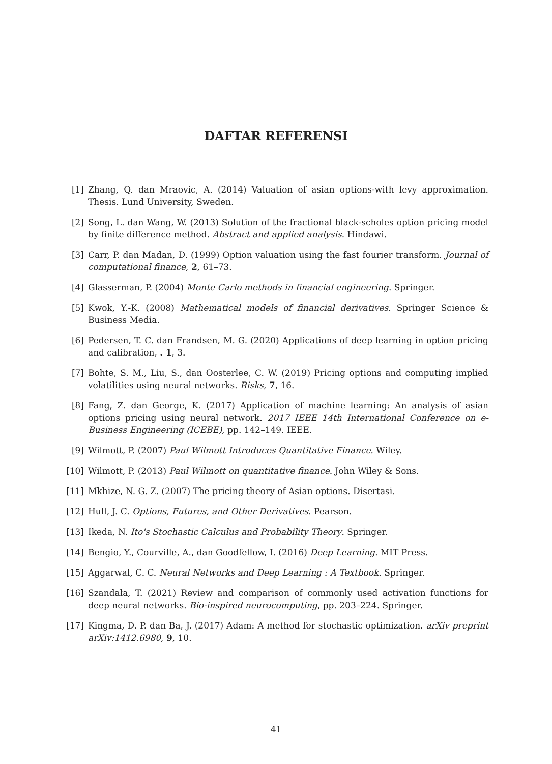DAFTAR REFERENSI
[1] Zhang, Q. dan Mraovic, A. (2014) Valuation of asian options-with levy approximation. Thesis. Lund University, Sweden.
[2] Song, L. dan Wang, W. (2013) Solution of the fractional black-scholes option pricing model by finite difference method. Abstract and applied analysis. Hindawi.
[3] Carr, P. dan Madan, D. (1999) Option valuation using the fast fourier transform. Journal of computational finance, 2, 61–73.
[4] Glasserman, P. (2004) Monte Carlo methods in financial engineering. Springer.
[5] Kwok, Y.-K. (2008) Mathematical models of financial derivatives. Springer Science & Business Media.
[6] Pedersen, T. C. dan Frandsen, M. G. (2020) Applications of deep learning in option pricing and calibration, . 1, 3.
[7] Bohte, S. M., Liu, S., dan Oosterlee, C. W. (2019) Pricing options and computing implied volatilities using neural networks. Risks, 7, 16.
[8] Fang, Z. dan George, K. (2017) Application of machine learning: An analysis of asian options pricing using neural network. 2017 IEEE 14th International Conference on e-Business Engineering (ICEBE), pp. 142–149. IEEE.
[9] Wilmott, P. (2007) Paul Wilmott Introduces Quantitative Finance. Wiley.
[10] Wilmott, P. (2013) Paul Wilmott on quantitative finance. John Wiley & Sons.
[11] Mkhize, N. G. Z. (2007) The pricing theory of Asian options. Disertasi.
[12] Hull, J. C. Options, Futures, and Other Derivatives. Pearson.
[13] Ikeda, N. Ito's Stochastic Calculus and Probability Theory. Springer.
[14] Bengio, Y., Courville, A., dan Goodfellow, I. (2016) Deep Learning. MIT Press.
[15] Aggarwal, C. C. Neural Networks and Deep Learning : A Textbook. Springer.
[16] Szandała, T. (2021) Review and comparison of commonly used activation functions for deep neural networks. Bio-inspired neurocomputing, pp. 203–224. Springer.
[17] Kingma, D. P. dan Ba, J. (2017) Adam: A method for stochastic optimization. arXiv preprint arXiv:1412.6980, 9, 10.
41